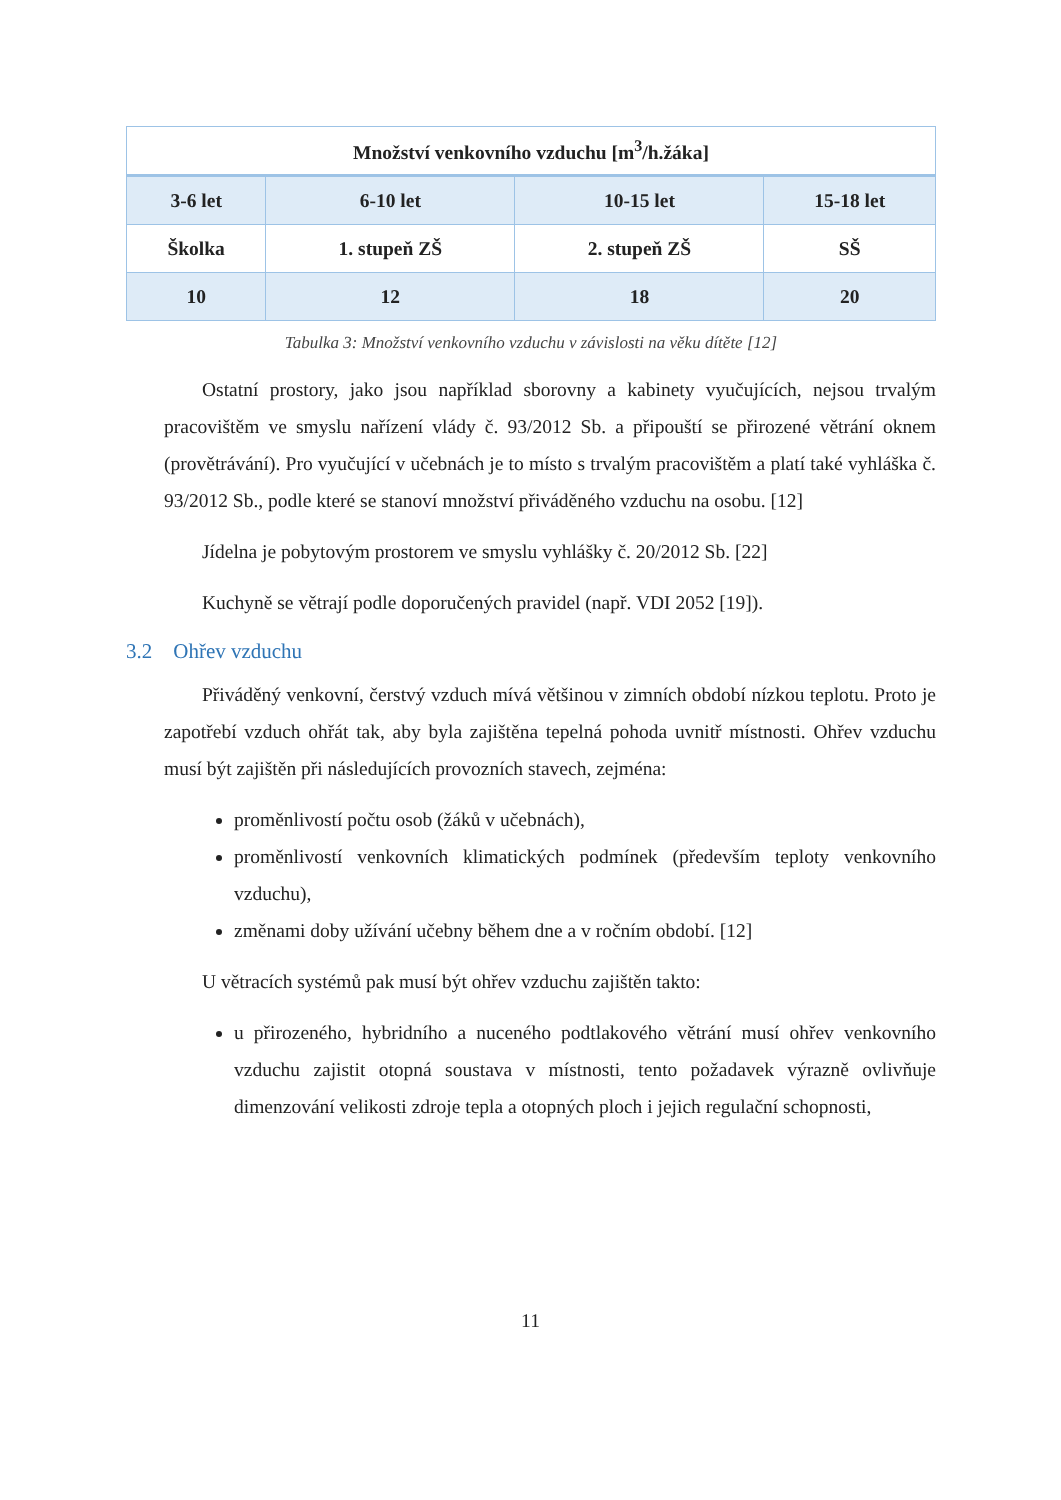| Množství venkovního vzduchu [m<sup>3</sup>/h.žáka] | | | |
| --- | --- | --- | --- |
| 3-6 let | 6-10 let | 10-15 let | 15-18 let |
| Školka | 1. stupeň ZŠ | 2. stupeň ZŠ | SŠ |
| 10 | 12 | 18 | 20 |
Tabulka 3: Množství venkovního vzduchu v závislosti na věku dítěte [12]
Ostatní prostory, jako jsou například sborovny a kabinety vyučujících, nejsou trvalým pracovištěm ve smyslu nařízení vlády č. 93/2012 Sb. a připouští se přirozené větrání oknem (provětrávání). Pro vyučující v učebnách je to místo s trvalým pracovištěm a platí také vyhláška č. 93/2012 Sb., podle které se stanoví množství přiváděného vzduchu na osobu. [12]
Jídelna je pobytovým prostorem ve smyslu vyhlášky č. 20/2012 Sb. [22]
Kuchyně se větrají podle doporučených pravidel (např. VDI 2052 [19]).
3.2 Ohřev vzduchu
Přiváděný venkovní, čerstvý vzduch mívá většinou v zimních období nízkou teplotu. Proto je zapotřebí vzduch ohřát tak, aby byla zajištěna tepelná pohoda uvnitř místnosti. Ohřev vzduchu musí být zajištěn při následujících provozních stavech, zejména:
proměnlivostí počtu osob (žáků v učebnách),
proměnlivostí venkovních klimatických podmínek (především teploty venkovního vzduchu),
změnami doby užívání učebny během dne a v ročním období. [12]
U větracích systémů pak musí být ohřev vzduchu zajištěn takto:
u přirozeného, hybridního a nuceného podtlakového větrání musí ohřev venkovního vzduchu zajistit otopná soustava v místnosti, tento požadavek výrazně ovlivňuje dimenzování velikosti zdroje tepla a otopných ploch i jejich regulační schopnosti,
11